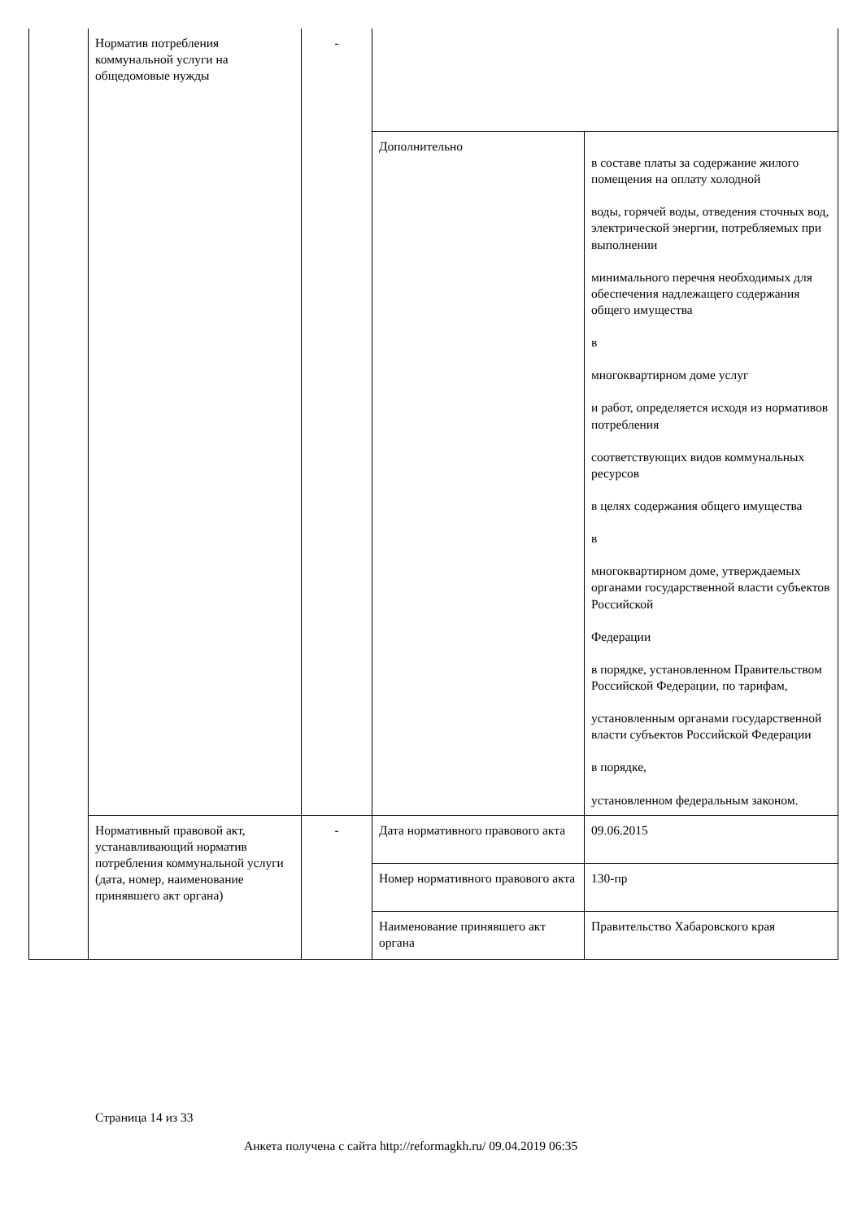| | Норматив потребления коммунальной услуги на общедомовые нужды | - | | |
| | | | Дополнительно | в составе платы за содержание жилого помещения на оплату холодной воды, горячей воды, отведения сточных вод, электрической энергии, потребляемых при выполнении минимального перечня необходимых для обеспечения надлежащего содержания общего имущества в многоквартирном доме услуг и работ, определяется исходя из нормативов потребления соответствующих видов коммунальных ресурсов в целях содержания общего имущества в многоквартирном доме, утверждаемых органами государственной власти субъектов Российской Федерации в порядке, установленном Правительством Российской Федерации, по тарифам, установленным органами государственной власти субъектов Российской Федерации в порядке, установленном федеральным законом. |
| | Нормативный правовой акт, устанавливающий норматив потребления коммунальной услуги (дата, номер, наименование принявшего акт органа) | - | Дата нормативного правового акта | 09.06.2015 |
| | | | Номер нормативного правового акта | 130-пр |
| | | | Наименование принявшего акт органа | Правительство Хабаровского края |
Страница 14 из 33
Анкета получена с сайта http://reformagkh.ru/ 09.04.2019 06:35